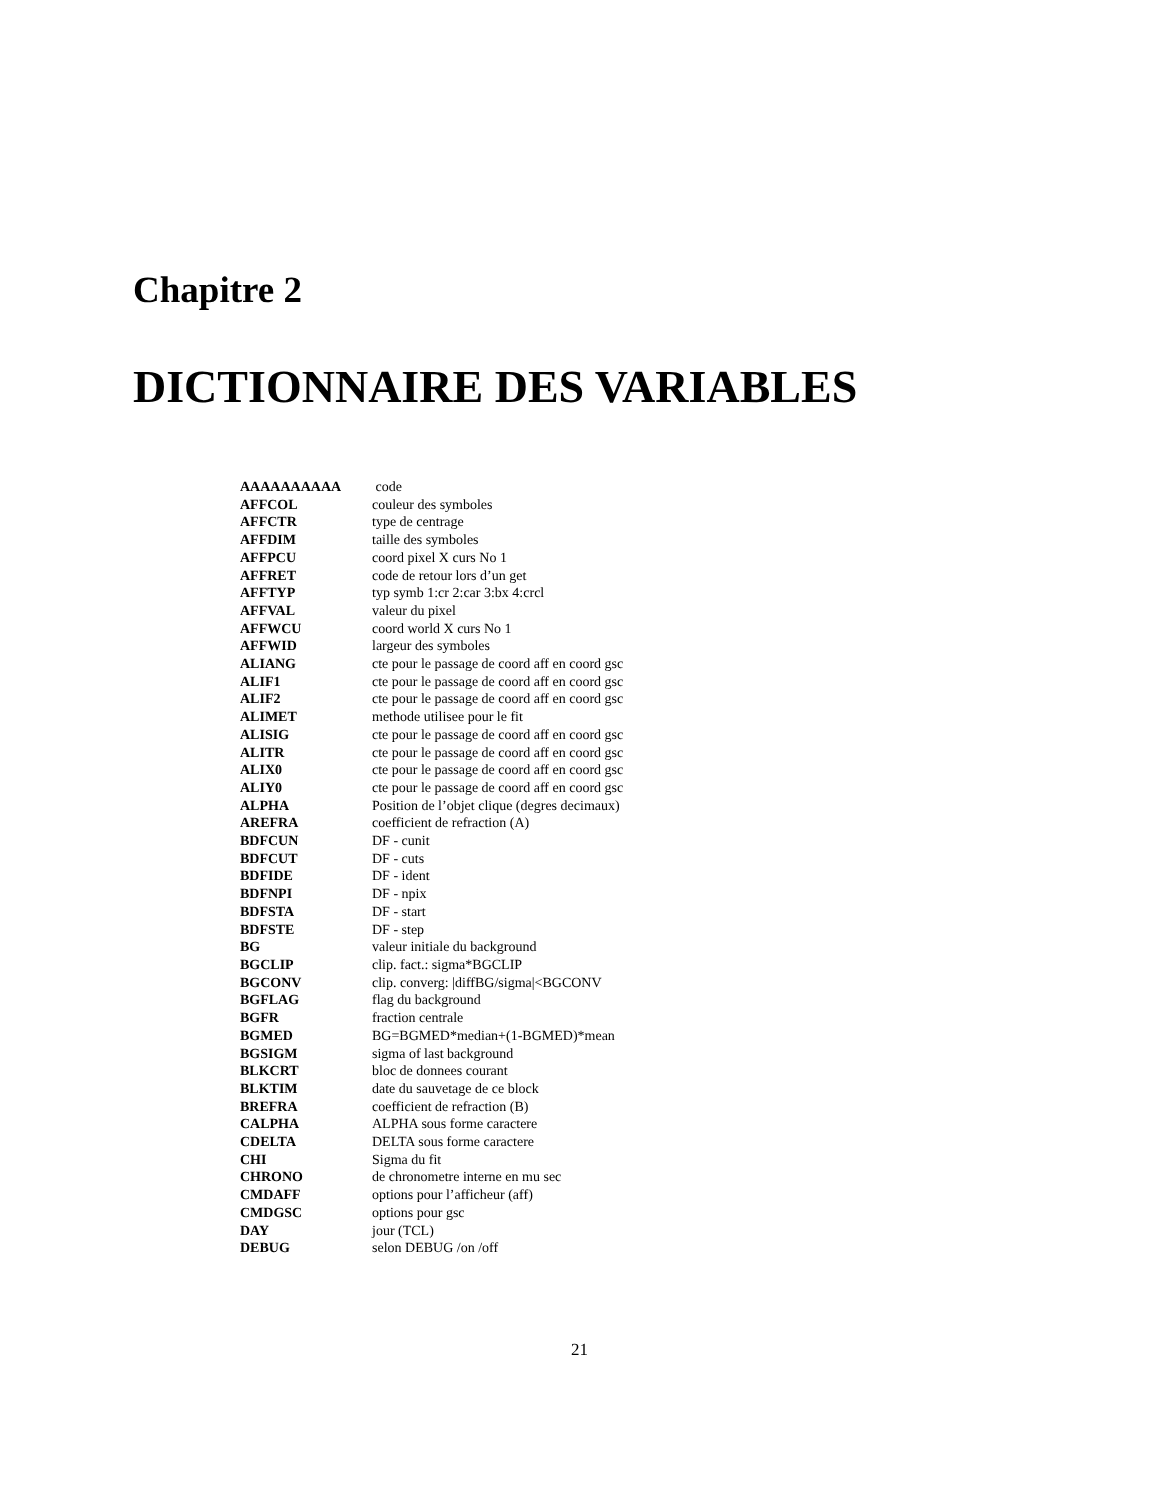Chapitre 2
DICTIONNAIRE DES VARIABLES
| AAAAAAAAAA | code |
| AFFCOL | couleur des symboles |
| AFFCTR | type de centrage |
| AFFDIM | taille des symboles |
| AFFPCU | coord pixel X curs No 1 |
| AFFRET | code de retour lors d’un get |
| AFFTYP | typ symb 1:cr 2:car 3:bx 4:crcl |
| AFFVAL | valeur du pixel |
| AFFWCU | coord world X curs No 1 |
| AFFWID | largeur des symboles |
| ALIANG | cte pour le passage de coord aff en coord gsc |
| ALIF1 | cte pour le passage de coord aff en coord gsc |
| ALIF2 | cte pour le passage de coord aff en coord gsc |
| ALIMET | methode utilisee pour le fit |
| ALISIG | cte pour le passage de coord aff en coord gsc |
| ALITR | cte pour le passage de coord aff en coord gsc |
| ALIX0 | cte pour le passage de coord aff en coord gsc |
| ALIY0 | cte pour le passage de coord aff en coord gsc |
| ALPHA | Position de l’objet clique (degres decimaux) |
| AREFRA | coefficient de refraction (A) |
| BDFCUN | DF - cunit |
| BDFCUT | DF - cuts |
| BDFIDE | DF - ident |
| BDFNPI | DF - npix |
| BDFSTA | DF - start |
| BDFSTE | DF - step |
| BG | valeur initiale du background |
| BGCLIP | clip. fact.: sigma*BGCLIP |
| BGCONV | clip. converg: /diffBG/sigma/<BGCONV |
| BGFLAG | flag du background |
| BGFR | fraction centrale |
| BGMED | BG=BGMED*median+(1-BGMED)*mean |
| BGSIGM | sigma of last background |
| BLKCRT | bloc de donnees courant |
| BLKTIM | date du sauvetage de ce block |
| BREFRA | coefficient de refraction (B) |
| CALPHA | ALPHA sous forme caractere |
| CDELTA | DELTA sous forme caractere |
| CHI | Sigma du fit |
| CHRONO | de chronometre interne en mu sec |
| CMDAFF | options pour l’afficheur (aff) |
| CMDGSC | options pour gsc |
| DAY | jour (TCL) |
| DEBUG | selon DEBUG /on /off |
21